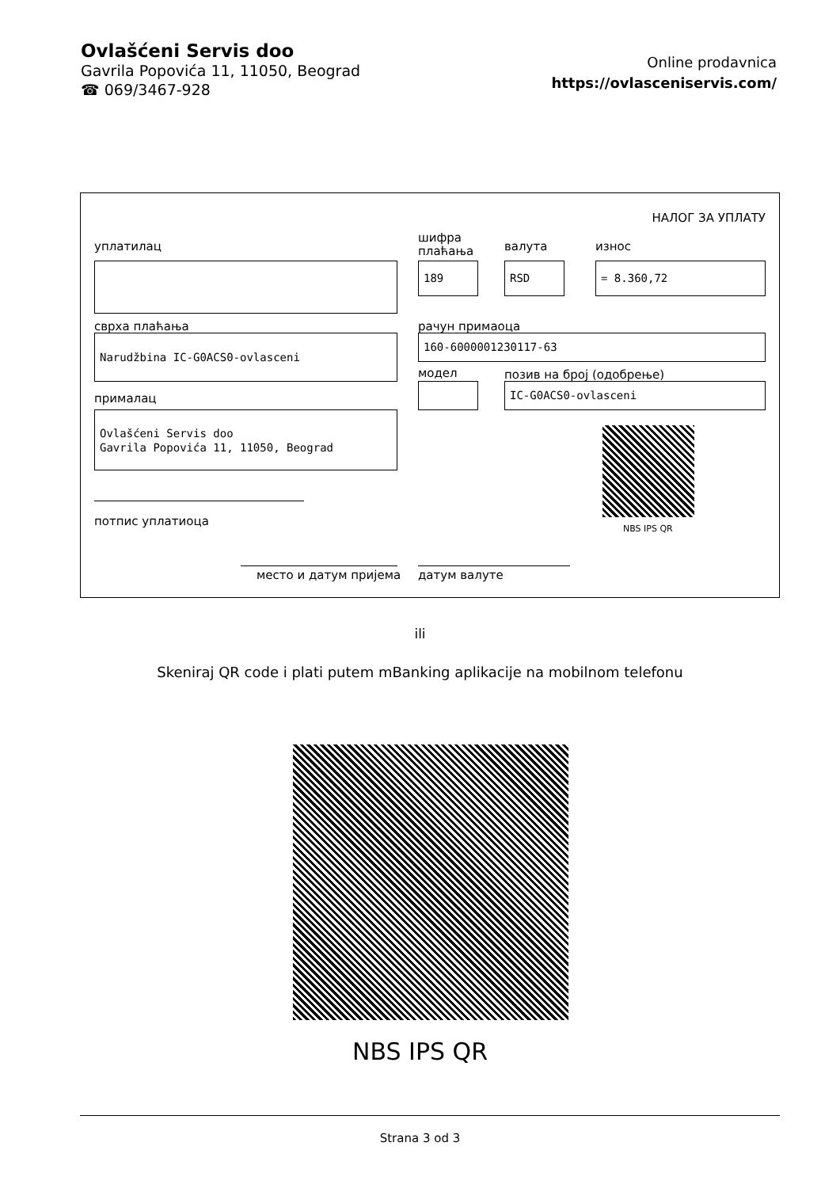Ovlašćeni Servis doo
Gavrila Popovića 11, 11050, Beograd
☎ 069/3467-928
Online prodavnica
https://ovlasceniservis.com/
НАЛОГ ЗА УПЛАТУ
уплатилац
шифра
плаћања
валута износ
189 RSD = 8.360,72
сврха плаћања рачун примаоца
Narudžbina IC-G0ACS0-ovlasceni 160-6000001230117-63
модел позив на број (одобрење)
IC-G0ACS0-ovlasceni
прималац
Ovlašćeni Servis doo
Gavrila Popovića 11, 11050, Beograd
NBS IPS QR
потпис уплатиоца
место и датум пријема датум валуте
ili
Skeniraj QR code i plati putem mBanking aplikacije na mobilnom telefonu
NBS IPS QR
Strana 3 od 3